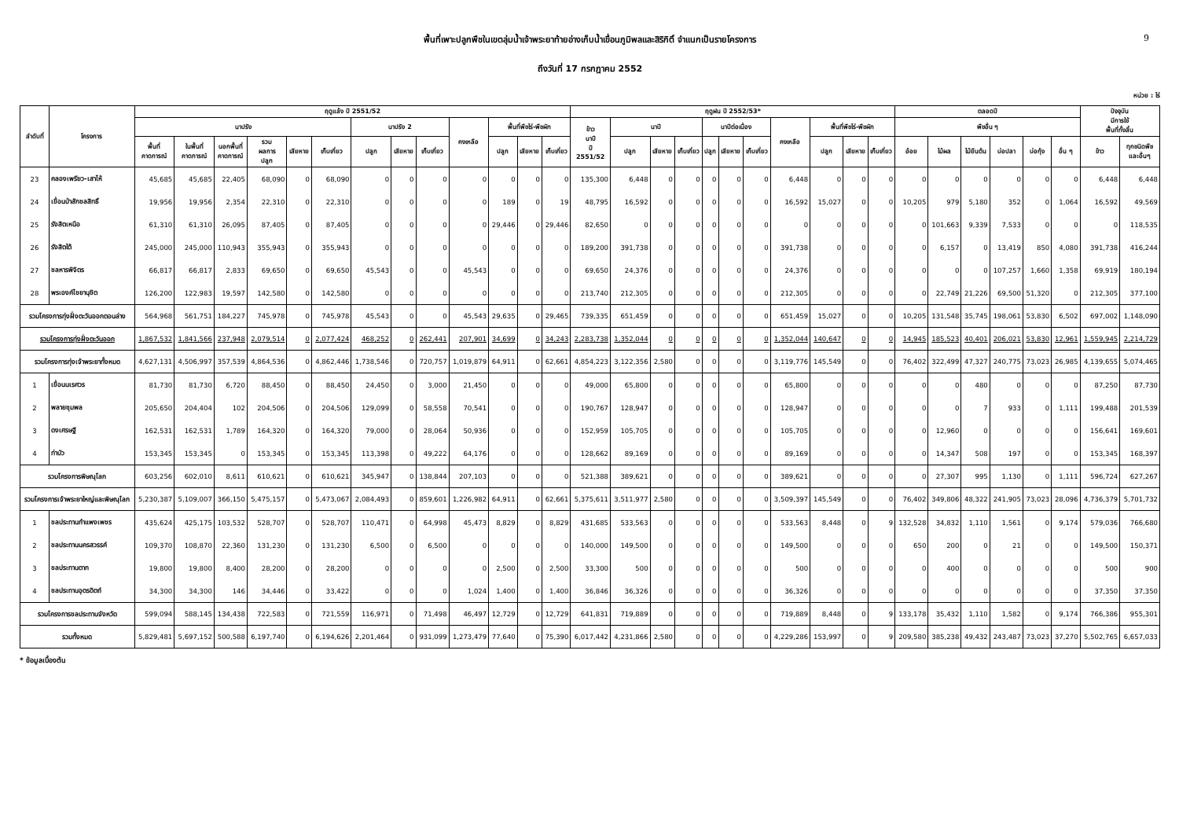พื้นที่เพาะปลูกพืชในเขตลุ่มน้ำเจ้าพระยาท้ายอ่างเก็บน้ำเขื่อนภูมิพลและสิริกิติ์ จำแนกเป็นรายโครงการ 9
ถึงวันที่ 17 กรกฎาคม 2552
หน่วย : ไร่
| ลำดับที่ | โครงการ | ฤดูแล้ง ปี 2551/52 | | | | | | | | | | | | | ฤดูฝน ปี 2552/53* | | | | | | | | | | | ตลอดปี | | | | | | ปัจจุบัน มีการใช้ พื้นที่ทั้งสิ้น | |
| --- | --- | --- | --- | --- | --- | --- | --- | --- | --- | --- | --- | --- | --- | --- | --- | --- | --- | --- | --- | --- | --- | --- | --- | --- | --- | --- | --- | --- | --- | --- | --- | --- | --- |
| | | นาปรัง | | | | | | นาปรัง 2 | | | คงเหลือ | พื้นที่พืชไร่-พืชผัก | | | ข้าว นาปี ปี 2551/52 | นาปี | | | นาปีต่อเนื่อง | | | คงเหลือ | พื้นที่พืชไร่-พืชผัก | | | พืชอื่น ๆ | | | | | | | |
| | | พื้นที่ คาดการณ์ | ในพื้นที่ คาดการณ์ | นอกพื้นที่ คาดการณ์ | รวม ผลการ ปลูก | เสียหาย | เก็บเกี่ยว | ปลูก | เสียหาย | เก็บเกี่ยว | | ปลูก | เสียหาย | เก็บเกี่ยว | | ปลูก | เสียหาย | เก็บเกี่ยว | ปลูก | เสียหาย | เก็บเกี่ยว | | ปลูก | เสียหาย | เก็บเกี่ยว | อ้อย | ไม้ผล | ไม้ยืนต้น | บ่อปลา | บ่อกุ้ง | อื่น ๆ | ข้าว | ทุกชนิดพืช และอื่นๆ |
| 23 | คลองเพรียว-เสาไห้ | 45,685 | 45,685 | 22,405 | 68,090 | 0 | 68,090 | 0 | 0 | 0 | 0 | 0 | 0 | 0 | 135,300 | 6,448 | 0 | 0 | 0 | 0 | 0 | 6,448 | 0 | 0 | 0 | 0 | 0 | 0 | 0 | 0 | 0 | 6,448 | 6,448 |
| 24 | เขื่อนป่าสักชลสิทธิ์ | 19,956 | 19,956 | 2,354 | 22,310 | 0 | 22,310 | 0 | 0 | 0 | 0 | 189 | 0 | 19 | 48,795 | 16,592 | 0 | 0 | 0 | 0 | 0 | 16,592 | 15,027 | 0 | 0 | 10,205 | 979 | 5,180 | 352 | 0 | 1,064 | 16,592 | 49,569 |
| 25 | รังสิตเหนือ | 61,310 | 61,310 | 26,095 | 87,405 | 0 | 87,405 | 0 | 0 | 0 | 0 | 29,446 | 0 | 29,446 | 82,650 | 0 | 0 | 0 | 0 | 0 | 0 | 0 | 0 | 0 | 0 | 0 | 101,663 | 9,339 | 7,533 | 0 | 0 | 0 | 118,535 |
| 26 | รังสิตใต้ | 245,000 | 245,000 | 110,943 | 355,943 | 0 | 355,943 | 0 | 0 | 0 | 0 | 0 | 0 | 0 | 189,200 | 391,738 | 0 | 0 | 0 | 0 | 0 | 391,738 | 0 | 0 | 0 | 0 | 6,157 | 0 | 13,419 | 850 | 4,080 | 391,738 | 416,244 |
| 27 | ชลหารพิจิตร | 66,817 | 66,817 | 2,833 | 69,650 | 0 | 69,650 | 45,543 | 0 | 0 | 45,543 | 0 | 0 | 0 | 69,650 | 24,376 | 0 | 0 | 0 | 0 | 0 | 24,376 | 0 | 0 | 0 | 0 | 0 | 0 | 107,257 | 1,660 | 1,358 | 69,919 | 180,194 |
| 28 | พระองค์ไชยานุชิต | 126,200 | 122,983 | 19,597 | 142,580 | 0 | 142,580 | 0 | 0 | 0 | 0 | 0 | 0 | 0 | 213,740 | 212,305 | 0 | 0 | 0 | 0 | 0 | 212,305 | 0 | 0 | 0 | 0 | 22,749 | 21,226 | 69,500 | 51,320 | 0 | 212,305 | 377,100 |
| รวมโครงการทุ่งฝั่งตะวันออกตอนล่าง | | 564,968 | 561,751 | 184,227 | 745,978 | 0 | 745,978 | 45,543 | 0 | 0 | 45,543 | 29,635 | 0 | 29,465 | 739,335 | 651,459 | 0 | 0 | 0 | 0 | 0 | 651,459 | 15,027 | 0 | 0 | 10,205 | 131,548 | 35,745 | 198,061 | 53,830 | 6,502 | 697,002 | 1,148,090 |
| รวมโครงการทุ่งฝั่งตะวันออก | | 1,867,532 | 1,841,566 | 237,948 | 2,079,514 | 0 | 2,077,424 | 468,252 | 0 | 262,441 | 207,901 | 34,699 | 0 | 34,243 | 2,283,738 | 1,352,044 | 0 | 0 | 0 | 0 | 0 | 1,352,044 | 140,647 | 0 | 0 | 14,945 | 185,523 | 40,401 | 206,021 | 53,830 | 12,961 | 1,559,945 | 2,214,729 |
| รวมโครงการทุ่งเจ้าพระยาทั้งหมด | | 4,627,131 | 4,506,997 | 357,539 | 4,864,536 | 0 | 4,862,446 | 1,738,546 | 0 | 720,757 | 1,019,879 | 64,911 | 0 | 62,661 | 4,854,223 | 3,122,356 | 2,580 | 0 | 0 | 0 | 0 | 3,119,776 | 145,549 | 0 | 0 | 76,402 | 322,499 | 47,327 | 240,775 | 73,023 | 26,985 | 4,139,655 | 5,074,465 |
| 1 | เขื่อนนเรศวร | 81,730 | 81,730 | 6,720 | 88,450 | 0 | 88,450 | 24,450 | 0 | 3,000 | 21,450 | 0 | 0 | 0 | 49,000 | 65,800 | 0 | 0 | 0 | 0 | 0 | 65,800 | 0 | 0 | 0 | 0 | 0 | 480 | 0 | 0 | 0 | 87,250 | 87,730 |
| 2 | พลายชุมพล | 205,650 | 204,404 | 102 | 204,506 | 0 | 204,506 | 129,099 | 0 | 58,558 | 70,541 | 0 | 0 | 0 | 190,767 | 128,947 | 0 | 0 | 0 | 0 | 0 | 128,947 | 0 | 0 | 0 | 0 | 0 | 7 | 933 | 0 | 1,111 | 199,488 | 201,539 |
| 3 | ดงเศรษฐี | 162,531 | 162,531 | 1,789 | 164,320 | 0 | 164,320 | 79,000 | 0 | 28,064 | 50,936 | 0 | 0 | 0 | 152,959 | 105,705 | 0 | 0 | 0 | 0 | 0 | 105,705 | 0 | 0 | 0 | 0 | 12,960 | 0 | 0 | 0 | 0 | 156,641 | 169,601 |
| 4 | ท่าบัว | 153,345 | 153,345 | 0 | 153,345 | 0 | 153,345 | 113,398 | 0 | 49,222 | 64,176 | 0 | 0 | 0 | 128,662 | 89,169 | 0 | 0 | 0 | 0 | 0 | 89,169 | 0 | 0 | 0 | 0 | 14,347 | 508 | 197 | 0 | 0 | 153,345 | 168,397 |
| รวมโครงการพิษณุโลก | | 603,256 | 602,010 | 8,611 | 610,621 | 0 | 610,621 | 345,947 | 0 | 138,844 | 207,103 | 0 | 0 | 0 | 521,388 | 389,621 | 0 | 0 | 0 | 0 | 0 | 389,621 | 0 | 0 | 0 | 0 | 27,307 | 995 | 1,130 | 0 | 1,111 | 596,724 | 627,267 |
| รวมโครงการเจ้าพระยาใหญ่และพิษณุโลก | | 5,230,387 | 5,109,007 | 366,150 | 5,475,157 | 0 | 5,473,067 | 2,084,493 | 0 | 859,601 | 1,226,982 | 64,911 | 0 | 62,661 | 5,375,611 | 3,511,977 | 2,580 | 0 | 0 | 0 | 0 | 3,509,397 | 145,549 | 0 | 0 | 76,402 | 349,806 | 48,322 | 241,905 | 73,023 | 28,096 | 4,736,379 | 5,701,732 |
| 1 | ชลประทานกำแพงเพชร | 435,624 | 425,175 | 103,532 | 528,707 | 0 | 528,707 | 110,471 | 0 | 64,998 | 45,473 | 8,829 | 0 | 8,829 | 431,685 | 533,563 | 0 | 0 | 0 | 0 | 0 | 533,563 | 8,448 | 0 | 9 | 132,528 | 34,832 | 1,110 | 1,561 | 0 | 9,174 | 579,036 | 766,680 |
| 2 | ชลประทานนครสวรรค์ | 109,370 | 108,870 | 22,360 | 131,230 | 0 | 131,230 | 6,500 | 0 | 6,500 | 0 | 0 | 0 | 0 | 140,000 | 149,500 | 0 | 0 | 0 | 0 | 0 | 149,500 | 0 | 0 | 0 | 650 | 200 | 0 | 21 | 0 | 0 | 149,500 | 150,371 |
| 3 | ชลประทานตาก | 19,800 | 19,800 | 8,400 | 28,200 | 0 | 28,200 | 0 | 0 | 0 | 0 | 2,500 | 0 | 2,500 | 33,300 | 500 | 0 | 0 | 0 | 0 | 0 | 500 | 0 | 0 | 0 | 0 | 400 | 0 | 0 | 0 | 0 | 500 | 900 |
| 4 | ชลประทานอุตรดิตถ์ | 34,300 | 34,300 | 146 | 34,446 | 0 | 33,422 | 0 | 0 | 0 | 1,024 | 1,400 | 0 | 1,400 | 36,846 | 36,326 | 0 | 0 | 0 | 0 | 0 | 36,326 | 0 | 0 | 0 | 0 | 0 | 0 | 0 | 0 | 0 | 37,350 | 37,350 |
| รวมโครงการชลประทานจังหวัด | | 599,094 | 588,145 | 134,438 | 722,583 | 0 | 721,559 | 116,971 | 0 | 71,498 | 46,497 | 12,729 | 0 | 12,729 | 641,831 | 719,889 | 0 | 0 | 0 | 0 | 0 | 719,889 | 8,448 | 0 | 9 | 133,178 | 35,432 | 1,110 | 1,582 | 0 | 9,174 | 766,386 | 955,301 |
| รวมทั้งหมด | | 5,829,481 | 5,697,152 | 500,588 | 6,197,740 | 0 | 6,194,626 | 2,201,464 | 0 | 931,099 | 1,273,479 | 77,640 | 0 | 75,390 | 6,017,442 | 4,231,866 | 2,580 | 0 | 0 | 0 | 0 | 4,229,286 | 153,997 | 0 | 9 | 209,580 | 385,238 | 49,432 | 243,487 | 73,023 | 37,270 | 5,502,765 | 6,657,033 |
* ข้อมูลเบื้องต้น